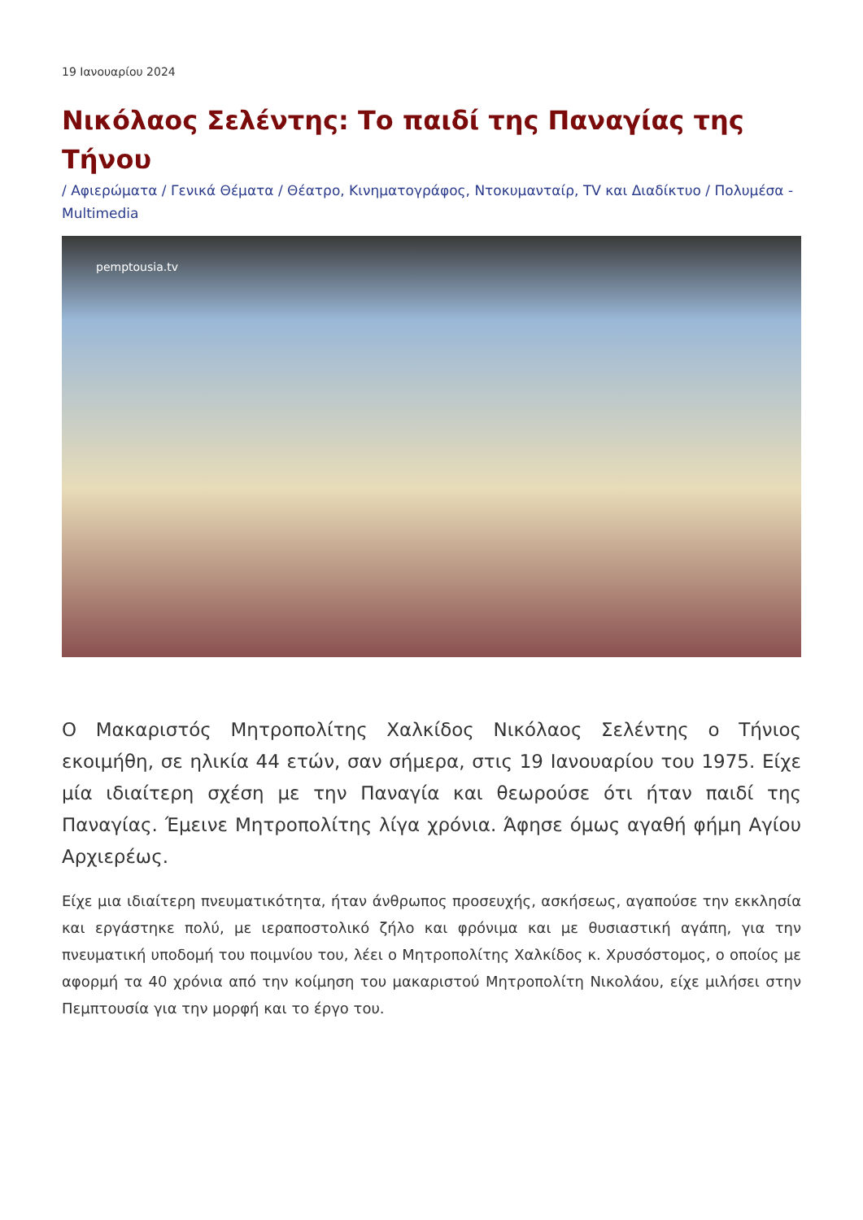19 Ιανουαρίου 2024
Νικόλαος Σελέντης: Το παιδί της Παναγίας της Τήνου
/ Αφιερώματα / Γενικά Θέματα / Θέατρο, Κινηματογράφος, Ντοκυμανταίρ, TV και Διαδίκτυο / Πολυμέσα - Multimedia
pemptousia.tv
Ο Μακαριστός Μητροπολίτης Χαλκίδος Νικόλαος Σελέντης ο Τήνιος εκοιμήθη, σε ηλικία 44 ετών, σαν σήμερα, στις 19 Ιανουαρίου του 1975. Είχε μία ιδιαίτερη σχέση με την Παναγία και θεωρούσε ότι ήταν παιδί της Παναγίας. Έμεινε Μητροπολίτης λίγα χρόνια. Άφησε όμως αγαθή φήμη Αγίου Αρχιερέως.
Είχε μια ιδιαίτερη πνευματικότητα, ήταν άνθρωπος προσευχής, ασκήσεως, αγαπούσε την εκκλησία και εργάστηκε πολύ, με ιεραποστολικό ζήλο και φρόνιμα και με θυσιαστική αγάπη, για την πνευματική υποδομή του ποιμνίου του, λέει ο Μητροπολίτης Χαλκίδος κ. Χρυσόστομος, ο οποίος με αφορμή τα 40 χρόνια από την κοίμηση του μακαριστού Μητροπολίτη Νικολάου, είχε μιλήσει στην Πεμπτουσία για την μορφή και το έργο του.